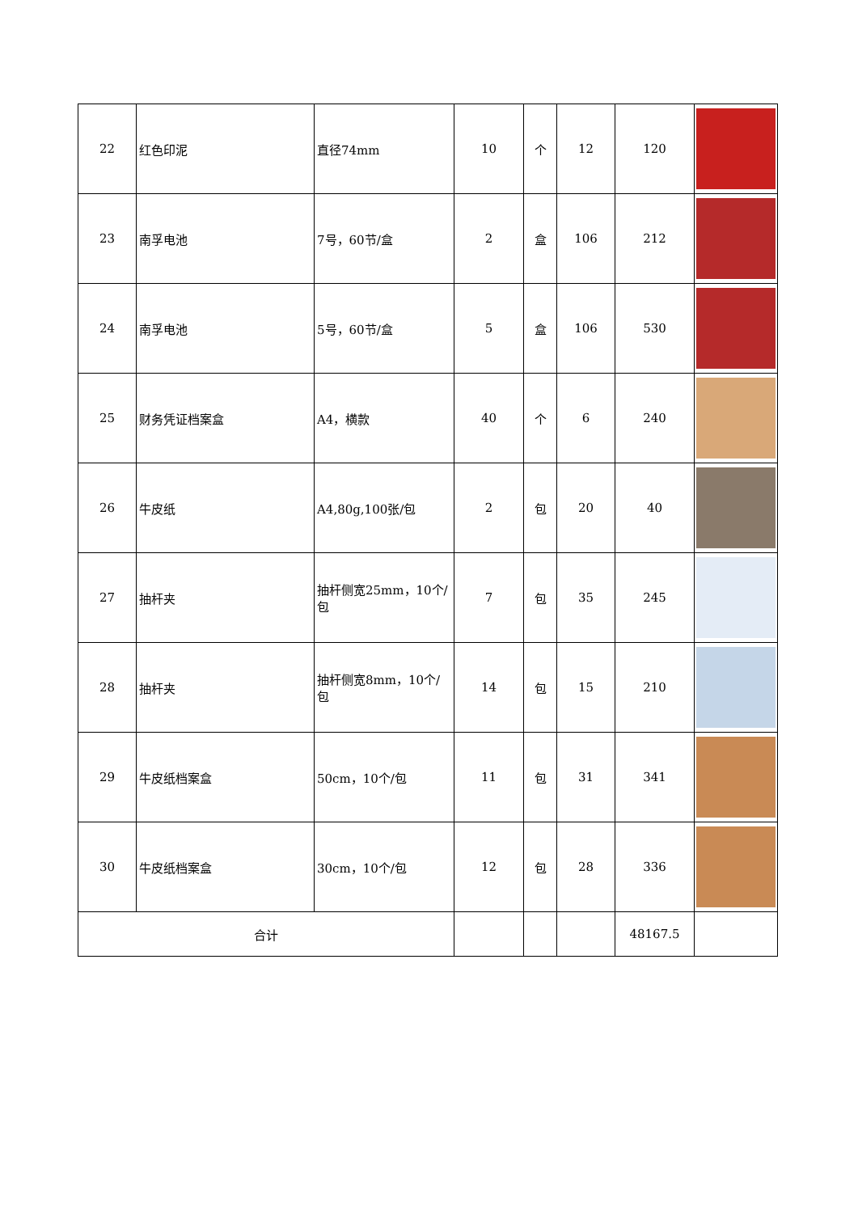| 22 | 红色印泥 | 直径74mm | 10 | 个 | 12 | 120 | |
| 23 | 南孚电池 | 7号，60节/盒 | 2 | 盒 | 106 | 212 | |
| 24 | 南孚电池 | 5号，60节/盒 | 5 | 盒 | 106 | 530 | |
| 25 | 财务凭证档案盒 | A4，横款 | 40 | 个 | 6 | 240 | |
| 26 | 牛皮纸 | A4,80g,100张/包 | 2 | 包 | 20 | 40 | |
| 27 | 抽杆夹 | 抽杆侧宽25mm，10个/包 | 7 | 包 | 35 | 245 | |
| 28 | 抽杆夹 | 抽杆侧宽8mm，10个/包 | 14 | 包 | 15 | 210 | |
| 29 | 牛皮纸档案盒 | 50cm，10个/包 | 11 | 包 | 31 | 341 | |
| 30 | 牛皮纸档案盒 | 30cm，10个/包 | 12 | 包 | 28 | 336 | |
| 合计 | | | | | | 48167.5 | |